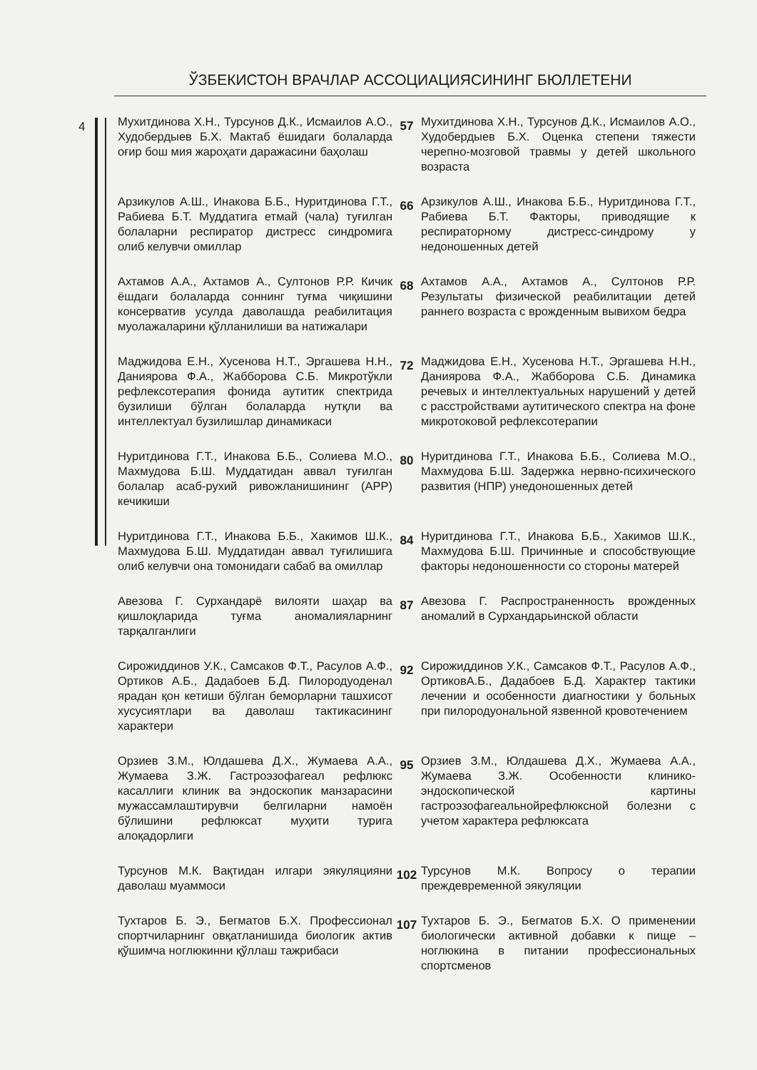ЎЗБЕКИСТОН ВРАЧЛАР АССОЦИАЦИЯСИНИНГ БЮЛЛЕТЕНИ
4
| Мухитдинова Х.Н., Турсунов Д.К., Исмаилов А.О., Худобердыев Б.Х. Мактаб ёшидаги болаларда оғир бош мия жароҳати даражасини баҳолаш | 57 | Мухитдинова Х.Н., Турсунов Д.К., Исмаилов А.О., Худобердыев Б.Х. Оценка степени тяжести черепно-мозговой травмы у детей школьного возраста |
| Арзикулов А.Ш., Инакова Б.Б., Нуритдинова Г.Т., Рабиева Б.Т. Муддатига етмай (чала) туғилган болаларни респиратор дистресс синдромига олиб келувчи омиллар | 66 | Арзикулов А.Ш., Инакова Б.Б., Нуритдинова Г.Т., Рабиева Б.Т. Факторы, приводящие к респираторному дистресс-синдрому у недоношенных детей |
| Ахтамов А.А., Ахтамов А., Султонов Р.Р. Кичик ёшдаги болаларда соннинг туғма чиқишини консерватив усулда даволашда реабилитация муолажаларини қўлланилиши ва натижалари | 68 | Ахтамов А.А., Ахтамов А., Султонов Р.Р. Результаты физической реабилитации детей раннего возраста с врожденным вывихом бедра |
| Маджидова Е.Н., Хусенова Н.Т., Эргашева Н.Н., Даниярова Ф.А., Жабборова С.Б. Микротўкли рефлексотерапия фонида аутитик спектрида бузилиши бўлган болаларда нутқли ва интеллектуал бузилишлар динамикаси | 72 | Маджидова Е.Н., Хусенова Н.Т., Эргашева Н.Н., Даниярова Ф.А., Жабборова С.Б. Динамика речевых и интеллектуальных нарушений у детей с расстройствами аутитического спектра на фоне микротоковой рефлексотерапии |
| Нуритдинова Г.Т., Инакова Б.Б., Солиева М.О., Махмудова Б.Ш. Муддатидан аввал туғилган болалар асаб-рухий ривожланишининг (АРР) кечикиши | 80 | Нуритдинова Г.Т., Инакова Б.Б., Солиева М.О., Махмудова Б.Ш. Задержка нервно-психического развития (НПР) унедоношенных детей |
| Нуритдинова Г.Т., Инакова Б.Б., Хакимов Ш.К., Махмудова Б.Ш. Муддатидан аввал туғилишига олиб келувчи она томонидаги сабаб ва омиллар | 84 | Нуритдинова Г.Т., Инакова Б.Б., Хакимов Ш.К., Махмудова Б.Ш. Причинные и способствующие факторы недоношенности со стороны матерей |
| Авезова Г. Сурхандарё вилояти шаҳар ва қишлоқларида туғма аномалияларнинг тарқалганлиги | 87 | Авезова Г. Распространенность врожденных аномалий в Сурхандарьинской области |
| Сирожиддинов У.К., Самсаков Ф.Т., Расулов А.Ф., Ортиков А.Б., Дадабоев Б.Д. Пилородуоденал ярадан қон кетиши бўлган беморларни ташхисот хусусиятлари ва даволаш тактикасининг характери | 92 | Сирожиддинов У.К., Самсаков Ф.Т., Расулов А.Ф., ОртиковА.Б., Дадабоев Б.Д. Характер тактики лечении и особенности диагностики у больных при пилородуональной язвенной кровотечением |
| Орзиев З.М., Юлдашева Д.Х., Жумаева А.А., Жумаева З.Ж. Гастроэзофагеал рефлюкс касаллиги клиник ва эндоскопик манзарасини мужассамлаштирувчи белгиларни намоён бўлишини рефлюксат муҳити турига алоқадорлиги | 95 | Орзиев З.М., Юлдашева Д.Х., Жумаева А.А., Жумаева З.Ж. Особенности клинико-эндоскопической картины гастроэзофагеальнойрефлюксной болезни с учетом характера рефлюксата |
| Турсунов М.К. Вақтидан илгари эякуляцияни даволаш муаммоси | 102 | Турсунов М.К. Вопросу о терапии преждевременной эякуляции |
| Тухтаров Б. Э., Бегматов Б.Х. Профессионал спортчиларнинг овқатланишида биологик актив қўшимча ноглюкинни қўллаш тажрибаси | 107 | Тухтаров Б. Э., Бегматов Б.Х. О применении биологически активной добавки к пище – ноглюкина в питании профессиональных спортсменов |